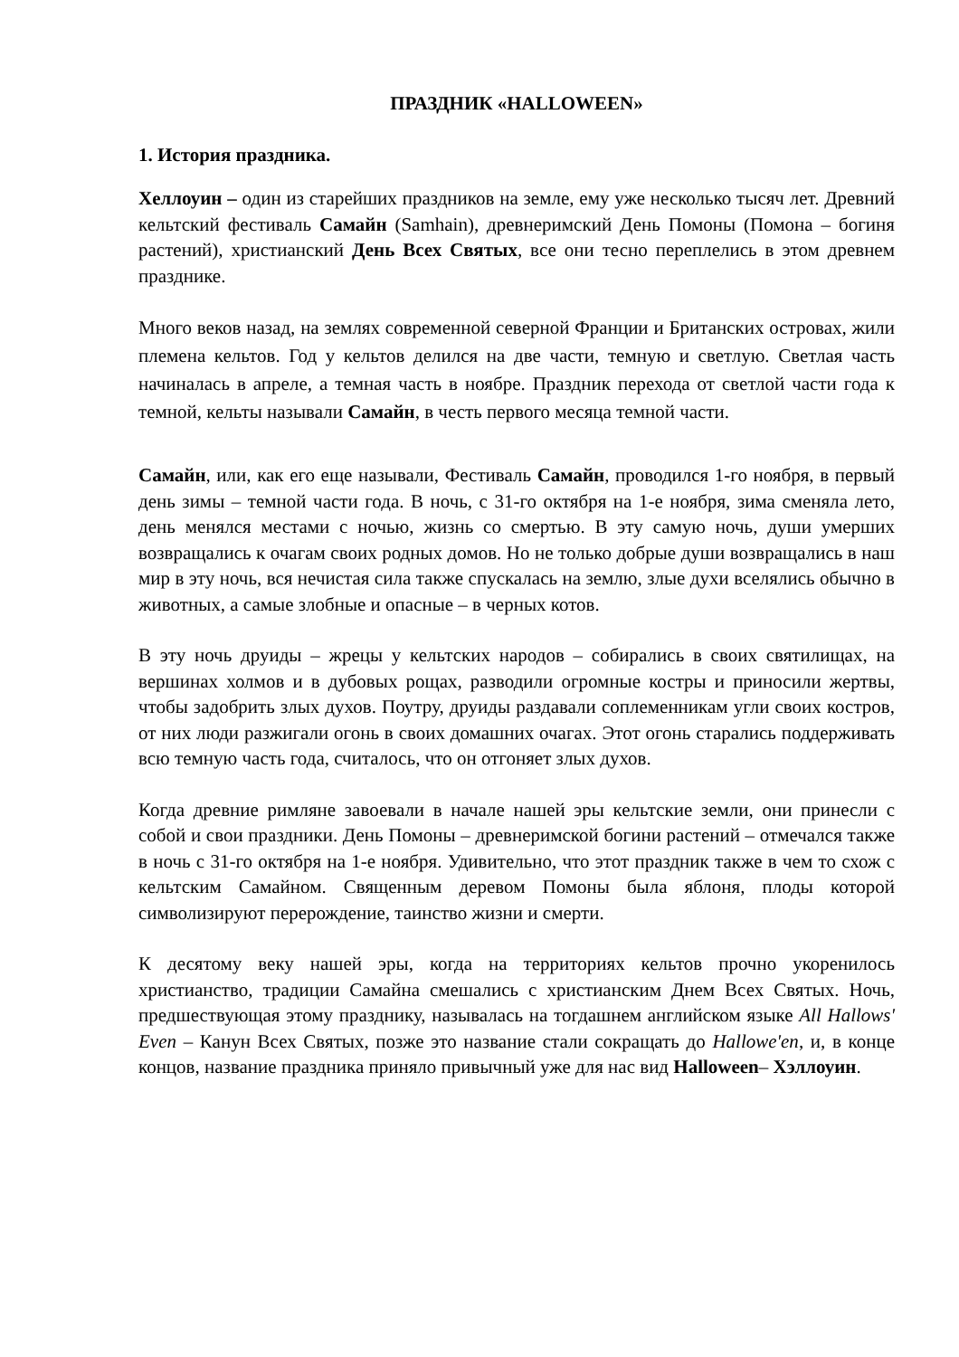ПРАЗДНИК «HALLOWEEN»
1. История праздника.
Хеллоуин – один из старейших праздников на земле, ему уже несколько тысяч лет. Древний кельтский фестиваль Самайн (Samhain), древнеримский День Помоны (Помона – богиня растений), христианский День Всех Святых, все они тесно переплелись в этом древнем празднике.
Много веков назад, на землях современной северной Франции и Британских островах, жили племена кельтов. Год у кельтов делился на две части, темную и светлую. Светлая часть начиналась в апреле, а темная часть в ноябре. Праздник перехода от светлой части года к темной, кельты называли Самайн, в честь первого месяца темной части.
Самайн, или, как его еще называли, Фестиваль Самайн, проводился 1-го ноября, в первый день зимы – темной части года. В ночь, с 31-го октября на 1-е ноября, зима сменяла лето, день менялся местами с ночью, жизнь со смертью. В эту самую ночь, души умерших возвращались к очагам своих родных домов. Но не только добрые души возвращались в наш мир в эту ночь, вся нечистая сила также спускалась на землю, злые духи вселялись обычно в животных, а самые злобные и опасные – в черных котов.
В эту ночь друиды – жрецы у кельтских народов – собирались в своих святилищах, на вершинах холмов и в дубовых рощах, разводили огромные костры и приносили жертвы, чтобы задобрить злых духов. Поутру, друиды раздавали соплеменникам угли своих костров, от них люди разжигали огонь в своих домашних очагах. Этот огонь старались поддерживать всю темную часть года, считалось, что он отгоняет злых духов.
Когда древние римляне завоевали в начале нашей эры кельтские земли, они принесли с собой и свои праздники. День Помоны – древнеримской богини растений – отмечался также в ночь с 31-го октября на 1-е ноября. Удивительно, что этот праздник также в чем то схож с кельтским Самайном. Священным деревом Помоны была яблоня, плоды которой символизируют перерождение, таинство жизни и смерти.
К десятому веку нашей эры, когда на территориях кельтов прочно укоренилось христианство, традиции Самайна смешались с христианским Днем Всех Святых. Ночь, предшествующая этому празднику, называлась на тогдашнем английском языке All Hallows' Even – Канун Всех Святых, позже это название стали сокращать до Hallowe'en, и, в конце концов, название праздника приняло привычный уже для нас вид Halloween– Хэллоуин.